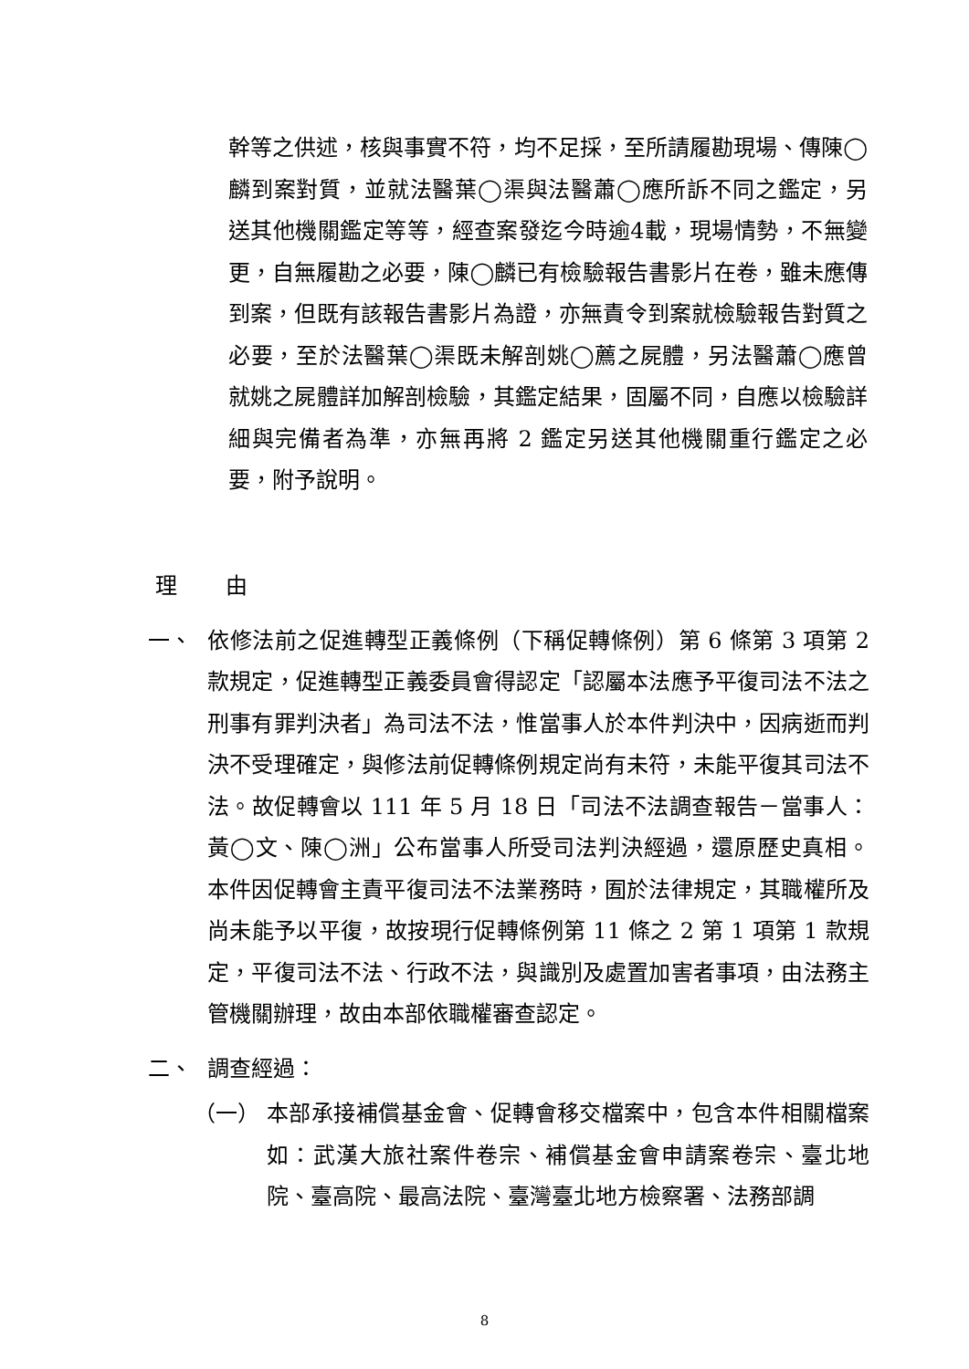幹等之供述，核與事實不符，均不足採，至所請履勘現場、傳陳◯麟到案對質，並就法醫葉◯渠與法醫蕭◯應所訴不同之鑑定，另送其他機關鑑定等等，經查案發迄今時逾4載，現場情勢，不無變更，自無履勘之必要，陳◯麟已有檢驗報告書影片在卷，雖未應傳到案，但既有該報告書影片為證，亦無責令到案就檢驗報告對質之必要，至於法醫葉◯渠既未解剖姚◯薦之屍體，另法醫蕭◯應曾就姚之屍體詳加解剖檢驗，其鑑定結果，固屬不同，自應以檢驗詳細與完備者為準，亦無再將 2 鑑定另送其他機關重行鑑定之必要，附予說明。
理 由
一、 依修法前之促進轉型正義條例（下稱促轉條例）第 6 條第 3 項第 2 款規定，促進轉型正義委員會得認定「認屬本法應予平復司法不法之刑事有罪判決者」為司法不法，惟當事人於本件判決中，因病逝而判決不受理確定，與修法前促轉條例規定尚有未符，未能平復其司法不法。故促轉會以 111 年 5 月 18 日「司法不法調查報告－當事人：黃◯文、陳◯洲」公布當事人所受司法判決經過，還原歷史真相。本件因促轉會主責平復司法不法業務時，囿於法律規定，其職權所及尚未能予以平復，故按現行促轉條例第 11 條之 2 第 1 項第 1 款規定，平復司法不法、行政不法，與識別及處置加害者事項，由法務主管機關辦理，故由本部依職權審查認定。
二、 調查經過：
（一） 本部承接補償基金會、促轉會移交檔案中，包含本件相關檔案如：武漢大旅社案件卷宗、補償基金會申請案卷宗、臺北地院、臺高院、最高法院、臺灣臺北地方檢察署、法務部調
8